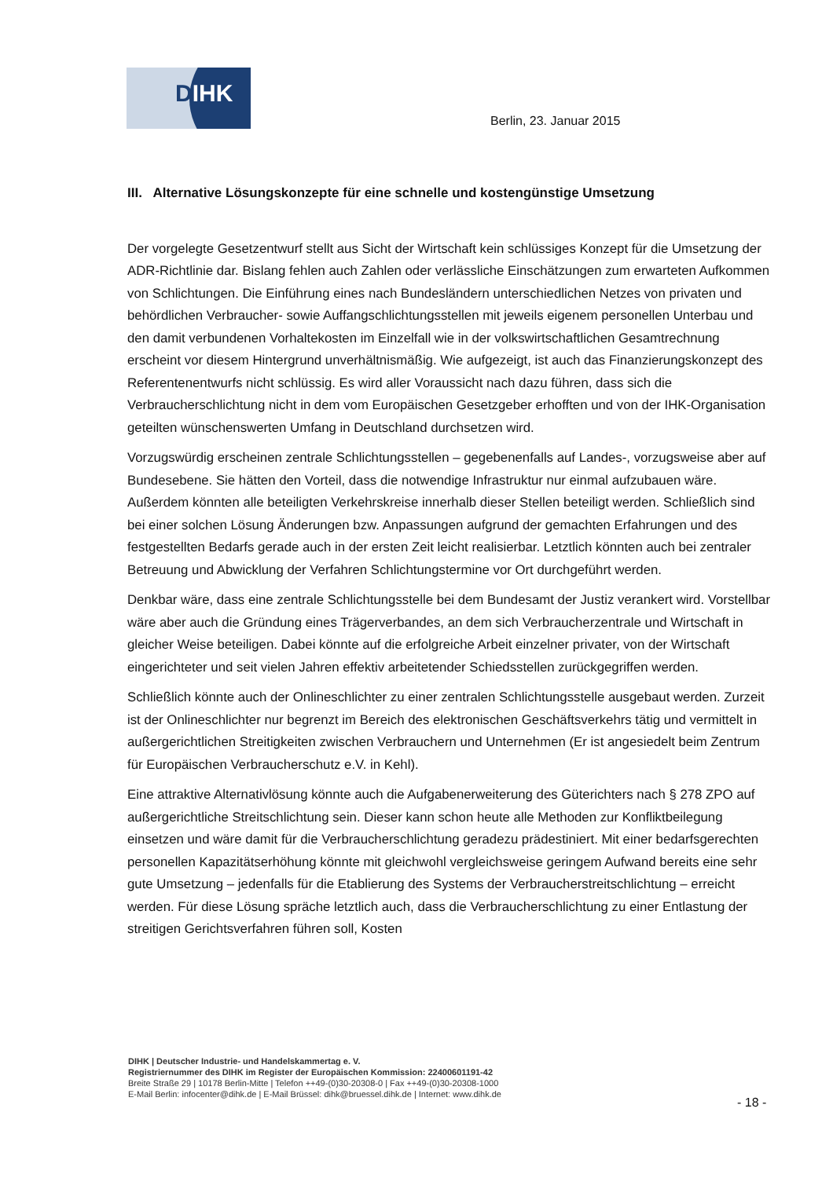DIHK
Berlin, 23. Januar 2015
III. Alternative Lösungskonzepte für eine schnelle und kostengünstige Umsetzung
Der vorgelegte Gesetzentwurf stellt aus Sicht der Wirtschaft kein schlüssiges Konzept für die Umsetzung der ADR-Richtlinie dar. Bislang fehlen auch Zahlen oder verlässliche Einschätzungen zum erwarteten Aufkommen von Schlichtungen. Die Einführung eines nach Bundesländern unterschiedlichen Netzes von privaten und behördlichen Verbraucher- sowie Auffangschlichtungsstellen mit jeweils eigenem personellen Unterbau und den damit verbundenen Vorhaltekosten im Einzelfall wie in der volkswirtschaftlichen Gesamtrechnung erscheint vor diesem Hintergrund unverhältnismäßig. Wie aufgezeigt, ist auch das Finanzierungskonzept des Referentenentwurfs nicht schlüssig. Es wird aller Voraussicht nach dazu führen, dass sich die Verbraucherschlichtung nicht in dem vom Europäischen Gesetzgeber erhofften und von der IHK-Organisation geteilten wünschenswerten Umfang in Deutschland durchsetzen wird.
Vorzugswürdig erscheinen zentrale Schlichtungsstellen – gegebenenfalls auf Landes-, vorzugsweise aber auf Bundesebene. Sie hätten den Vorteil, dass die notwendige Infrastruktur nur einmal aufzubauen wäre. Außerdem könnten alle beteiligten Verkehrskreise innerhalb dieser Stellen beteiligt werden. Schließlich sind bei einer solchen Lösung Änderungen bzw. Anpassungen aufgrund der gemachten Erfahrungen und des festgestellten Bedarfs gerade auch in der ersten Zeit leicht realisierbar. Letztlich könnten auch bei zentraler Betreuung und Abwicklung der Verfahren Schlichtungstermine vor Ort durchgeführt werden.
Denkbar wäre, dass eine zentrale Schlichtungsstelle bei dem Bundesamt der Justiz verankert wird. Vorstellbar wäre aber auch die Gründung eines Trägerverbandes, an dem sich Verbraucherzentrale und Wirtschaft in gleicher Weise beteiligen. Dabei könnte auf die erfolgreiche Arbeit einzelner privater, von der Wirtschaft eingerichteter und seit vielen Jahren effektiv arbeitetender Schiedsstellen zurückgegriffen werden.
Schließlich könnte auch der Onlineschlichter zu einer zentralen Schlichtungsstelle ausgebaut werden. Zurzeit ist der Onlineschlichter nur begrenzt im Bereich des elektronischen Geschäftsverkehrs tätig und vermittelt in außergerichtlichen Streitigkeiten zwischen Verbrauchern und Unternehmen (Er ist angesiedelt beim Zentrum für Europäischen Verbraucherschutz e.V. in Kehl).
Eine attraktive Alternativlösung könnte auch die Aufgabenerweiterung des Güterichters nach § 278 ZPO auf außergerichtliche Streitschlichtung sein. Dieser kann schon heute alle Methoden zur Konfliktbeilegung einsetzen und wäre damit für die Verbraucherschlichtung geradezu prädestiniert. Mit einer bedarfsgerechten personellen Kapazitätserhöhung könnte mit gleichwohl vergleichsweise geringem Aufwand bereits eine sehr gute Umsetzung – jedenfalls für die Etablierung des Systems der Verbraucherstreitschlichtung – erreicht werden. Für diese Lösung spräche letztlich auch, dass die Verbraucherschlichtung zu einer Entlastung der streitigen Gerichtsverfahren führen soll, Kosten
DIHK | Deutscher Industrie- und Handelskammertag e. V.
Registriernummer des DIHK im Register der Europäischen Kommission: 22400601191-42
Breite Straße 29 | 10178 Berlin-Mitte | Telefon ++49-(0)30-20308-0 | Fax ++49-(0)30-20308-1000
E-Mail Berlin: infocenter@dihk.de | E-Mail Brüssel: dihk@bruessel.dihk.de | Internet: www.dihk.de
- 18 -